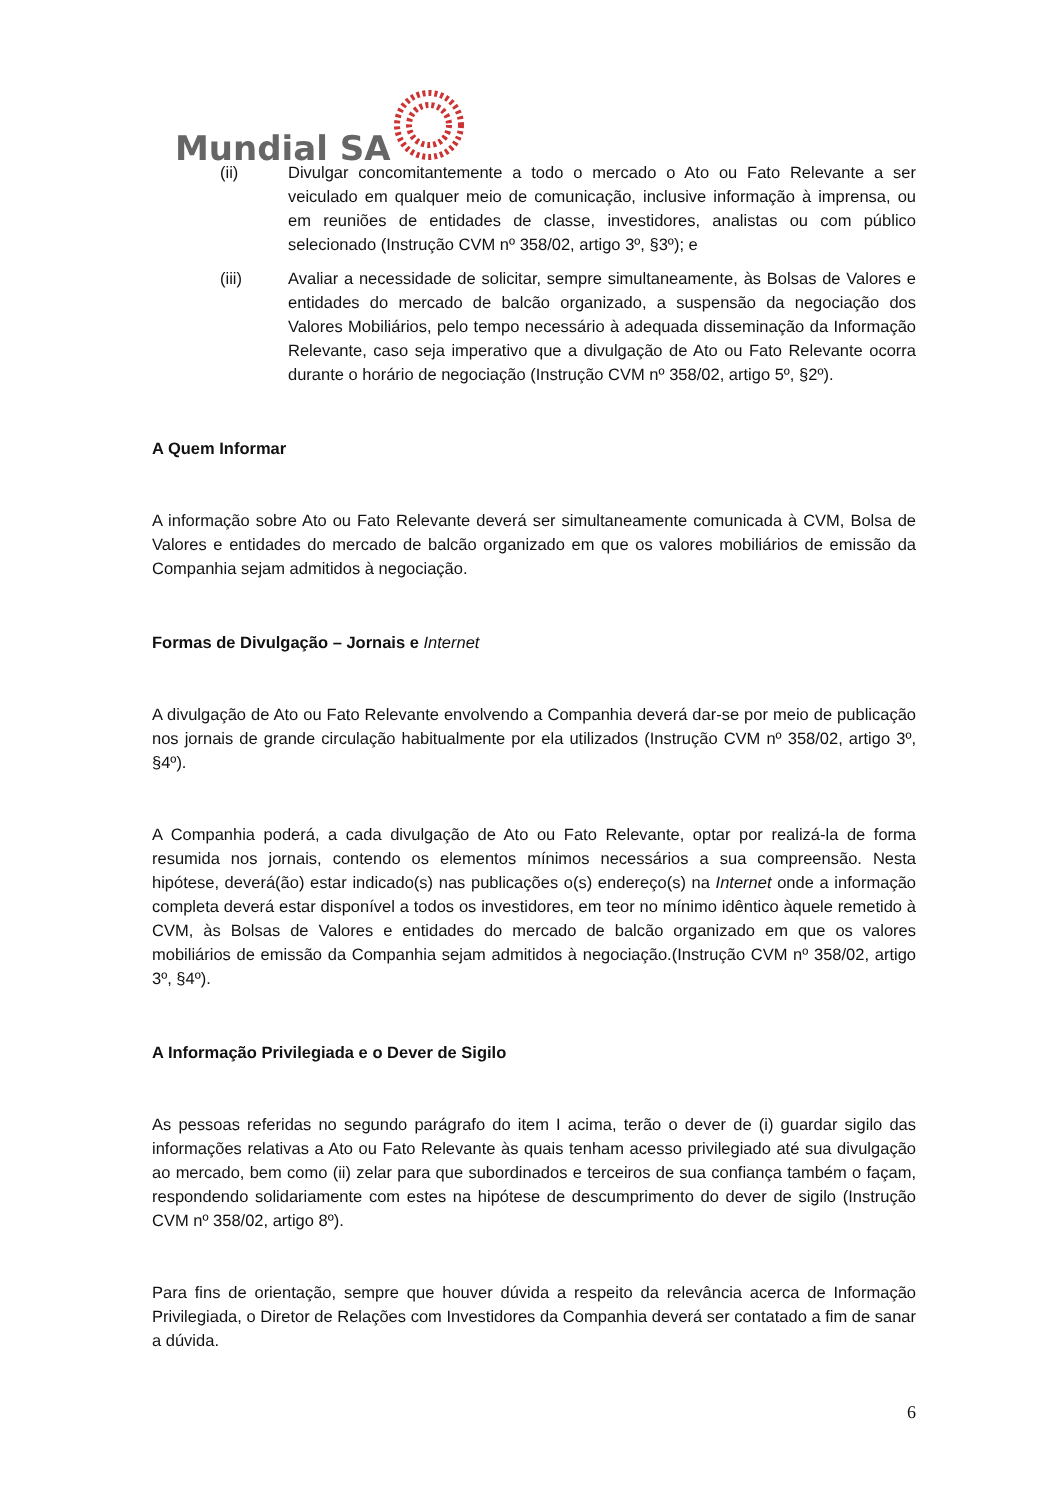Mundial SA
(ii) Divulgar concomitantemente a todo o mercado o Ato ou Fato Relevante a ser veiculado em qualquer meio de comunicação, inclusive informação à imprensa, ou em reuniões de entidades de classe, investidores, analistas ou com público selecionado (Instrução CVM nº 358/02, artigo 3º, §3º); e
(iii) Avaliar a necessidade de solicitar, sempre simultaneamente, às Bolsas de Valores e entidades do mercado de balcão organizado, a suspensão da negociação dos Valores Mobiliários, pelo tempo necessário à adequada disseminação da Informação Relevante, caso seja imperativo que a divulgação de Ato ou Fato Relevante ocorra durante o horário de negociação (Instrução CVM nº 358/02, artigo 5º, §2º).
A Quem Informar
A informação sobre Ato ou Fato Relevante deverá ser simultaneamente comunicada à CVM, Bolsa de Valores e entidades do mercado de balcão organizado em que os valores mobiliários de emissão da Companhia sejam admitidos à negociação.
Formas de Divulgação – Jornais e Internet
A divulgação de Ato ou Fato Relevante envolvendo a Companhia deverá dar-se por meio de publicação nos jornais de grande circulação habitualmente por ela utilizados (Instrução CVM nº 358/02, artigo 3º, §4º).
A Companhia poderá, a cada divulgação de Ato ou Fato Relevante, optar por realizá-la de forma resumida nos jornais, contendo os elementos mínimos necessários a sua compreensão. Nesta hipótese, deverá(ão) estar indicado(s) nas publicações o(s) endereço(s) na Internet onde a informação completa deverá estar disponível a todos os investidores, em teor no mínimo idêntico àquele remetido à CVM, às Bolsas de Valores e entidades do mercado de balcão organizado em que os valores mobiliários de emissão da Companhia sejam admitidos à negociação.(Instrução CVM nº 358/02, artigo 3º, §4º).
A Informação Privilegiada e o Dever de Sigilo
As pessoas referidas no segundo parágrafo do item I acima, terão o dever de (i) guardar sigilo das informações relativas a Ato ou Fato Relevante às quais tenham acesso privilegiado até sua divulgação ao mercado, bem como (ii) zelar para que subordinados e terceiros de sua confiança também o façam, respondendo solidariamente com estes na hipótese de descumprimento do dever de sigilo (Instrução CVM nº 358/02, artigo 8º).
Para fins de orientação, sempre que houver dúvida a respeito da relevância acerca de Informação Privilegiada, o Diretor de Relações com Investidores da Companhia deverá ser contatado a fim de sanar a dúvida.
6